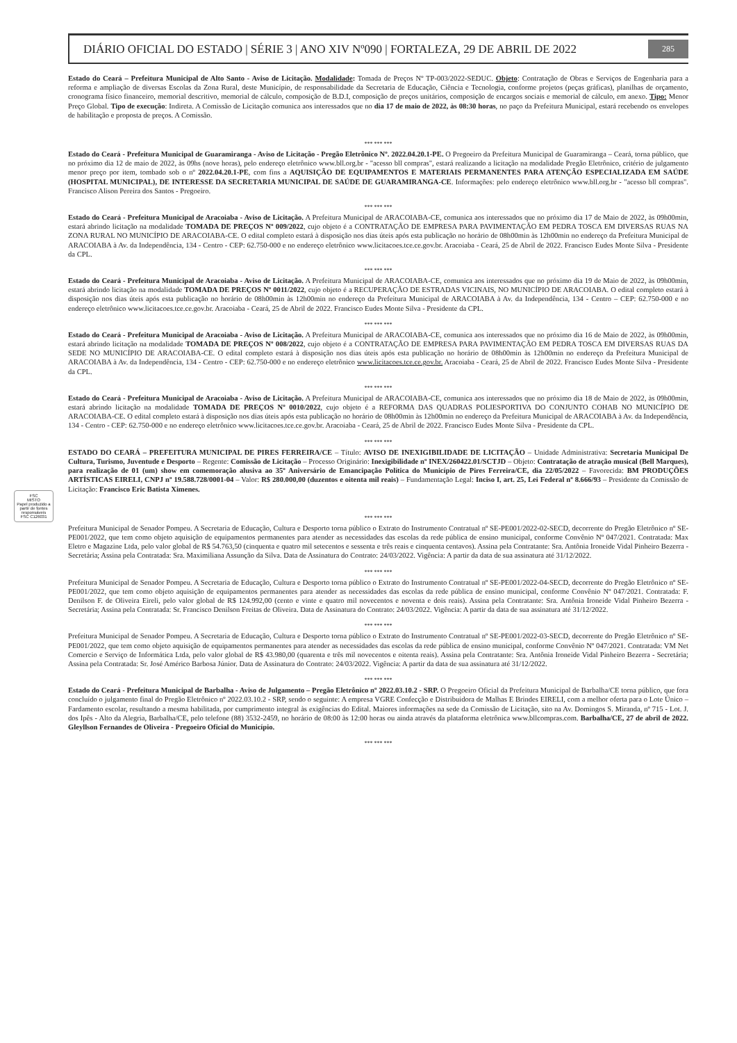FSC
MISTO
Papel produzido a partir de fontes responsáveis
FSC C126031
DIÁRIO OFICIAL DO ESTADO | SÉRIE 3 | ANO XIV Nº090 | FORTALEZA, 29 DE ABRIL DE 2022 285
Estado do Ceará – Prefeitura Municipal de Alto Santo - Aviso de Licitação. Modalidade: Tomada de Preços Nº TP-003/2022-SEDUC. Objeto: Contratação de Obras e Serviços de Engenharia para a reforma e ampliação de diversas Escolas da Zona Rural, deste Município, de responsabilidade da Secretaria de Educação, Ciência e Tecnologia, conforme projetos (peças gráficas), planilhas de orçamento, cronograma físico financeiro, memorial descritivo, memorial de cálculo, composição de B.D.I, composição de preços unitários, composição de encargos sociais e memorial de cálculo, em anexo. Tipo: Menor Preço Global. Tipo de execução: Indireta. A Comissão de Licitação comunica aos interessados que no dia 17 de maio de 2022, às 08:30 horas, no paço da Prefeitura Municipal, estará recebendo os envelopes de habilitação e proposta de preços. A Comissão.
*** *** ***
Estado do Ceará - Prefeitura Municipal de Guaramiranga - Aviso de Licitação - Pregão Eletrônico Nº. 2022.04.20.1-PE. O Pregoeiro da Prefeitura Municipal de Guaramiranga – Ceará, torna público, que no próximo dia 12 de maio de 2022, às 09hs (nove horas), pelo endereço eletrônico www.bll.org.br - "acesso bll compras", estará realizando a licitação na modalidade Pregão Eletrônico, critério de julgamento menor preço por item, tombado sob o nº 2022.04.20.1-PE, com fins a AQUISIÇÃO DE EQUIPAMENTOS E MATERIAIS PERMANENTES PARA ATENÇÃO ESPECIALIZADA EM SAÚDE (HOSPITAL MUNICIPAL), DE INTERESSE DA SECRETARIA MUNICIPAL DE SAÚDE DE GUARAMIRANGA-CE. Informações: pelo endereço eletrônico www.bll.org.br - "acesso bll compras". Francisco Alison Pereira dos Santos - Pregoeiro.
*** *** ***
Estado do Ceará - Prefeitura Municipal de Aracoiaba - Aviso de Licitação. A Prefeitura Municipal de ARACOIABA-CE, comunica aos interessados que no próximo dia 17 de Maio de 2022, às 09h00min, estará abrindo licitação na modalidade TOMADA DE PREÇOS Nº 009/2022, cujo objeto é a CONTRATAÇÃO DE EMPRESA PARA PAVIMENTAÇÃO EM PEDRA TOSCA EM DIVERSAS RUAS NA ZONA RURAL NO MUNICÍPIO DE ARACOIABA-CE. O edital completo estará à disposição nos dias úteis após esta publicação no horário de 08h00min às 12h00min no endereço da Prefeitura Municipal de ARACOIABA à Av. da Independência, 134 - Centro - CEP: 62.750-000 e no endereço eletrônico www.licitacoes.tce.ce.gov.br. Aracoiaba - Ceará, 25 de Abril de 2022. Francisco Eudes Monte Silva - Presidente da CPL.
*** *** ***
Estado do Ceará - Prefeitura Municipal de Aracoiaba - Aviso de Licitação. A Prefeitura Municipal de ARACOIABA-CE, comunica aos interessados que no próximo dia 19 de Maio de 2022, às 09h00min, estará abrindo licitação na modalidade TOMADA DE PREÇOS Nº 0011/2022, cujo objeto é a RECUPERAÇÃO DE ESTRADAS VICINAIS, NO MUNICÍPIO DE ARACOIABA. O edital completo estará à disposição nos dias úteis após esta publicação no horário de 08h00min às 12h00min no endereço da Prefeitura Municipal de ARACOIABA à Av. da Independência, 134 - Centro – CEP: 62.750-000 e no endereço eletrônico www.licitacoes.tce.ce.gov.br. Aracoiaba - Ceará, 25 de Abril de 2022. Francisco Eudes Monte Silva - Presidente da CPL.
*** *** ***
Estado do Ceará - Prefeitura Municipal de Aracoiaba - Aviso de Licitação. A Prefeitura Municipal de ARACOIABA-CE, comunica aos interessados que no próximo dia 16 de Maio de 2022, às 09h00min, estará abrindo licitação na modalidade TOMADA DE PREÇOS Nº 008/2022, cujo objeto é a CONTRATAÇÃO DE EMPRESA PARA PAVIMENTAÇÃO EM PEDRA TOSCA EM DIVERSAS RUAS DA SEDE NO MUNICÍPIO DE ARACOIABA-CE. O edital completo estará à disposição nos dias úteis após esta publicação no horário de 08h00min às 12h00min no endereço da Prefeitura Municipal de ARACOIABA à Av. da Independência, 134 - Centro - CEP: 62.750-000 e no endereço eletrônico www.licitacoes.tce.ce.gov.br. Aracoiaba - Ceará, 25 de Abril de 2022. Francisco Eudes Monte Silva - Presidente da CPL.
*** *** ***
Estado do Ceará - Prefeitura Municipal de Aracoiaba - Aviso de Licitação. A Prefeitura Municipal de ARACOIABA-CE, comunica aos interessados que no próximo dia 18 de Maio de 2022, às 09h00min, estará abrindo licitação na modalidade TOMADA DE PREÇOS Nº 0010/2022, cujo objeto é a REFORMA DAS QUADRAS POLIESPORTIVA DO CONJUNTO COHAB NO MUNICÍPIO DE ARACOIABA-CE. O edital completo estará à disposição nos dias úteis após esta publicação no horário de 08h00min às 12h00min no endereço da Prefeitura Municipal de ARACOIABA à Av. da Independência, 134 - Centro - CEP: 62.750-000 e no endereço eletrônico www.licitacoes.tce.ce.gov.br. Aracoiaba - Ceará, 25 de Abril de 2022. Francisco Eudes Monte Silva - Presidente da CPL.
*** *** ***
ESTADO DO CEARÁ – PREFEITURA MUNICIPAL DE PIRES FERREIRA/CE – Título: AVISO DE INEXIGIBILIDADE DE LICITAÇÃO – Unidade Administrativa: Secretaria Municipal De Cultura, Turismo, Juventude e Desporto – Regente: Comissão de Licitação – Processo Originário: Inexigibilidade nº INEX/260422.01/SCTJD – Objeto: Contratação de atração musical (Bell Marques), para realização de 01 (um) show em comemoração alusiva ao 35º Aniversário de Emancipação Política do Município de Pires Ferreira/CE, dia 22/05/2022 – Favorecida: BM PRODUÇÕES ARTÍSTICAS EIRELI, CNPJ nº 19.588.728/0001-04 – Valor: R$ 280.000,00 (duzentos e oitenta mil reais) – Fundamentação Legal: Inciso I, art. 25, Lei Federal nº 8.666/93 – Presidente da Comissão de Licitação: Francisco Eric Batista Ximenes.
*** *** ***
Prefeitura Municipal de Senador Pompeu. A Secretaria de Educação, Cultura e Desporto torna público o Extrato do Instrumento Contratual nº SE-PE001/2022-02-SECD, decorrente do Pregão Eletrônico nº SE-PE001/2022, que tem como objeto aquisição de equipamentos permanentes para atender as necessidades das escolas da rede pública de ensino municipal, conforme Convênio Nº 047/2021. Contratada: Max Eletro e Magazine Ltda, pelo valor global de R$ 54.763,50 (cinquenta e quatro mil setecentos e sessenta e três reais e cinquenta centavos). Assina pela Contratante: Sra. Antônia Ironeide Vidal Pinheiro Bezerra - Secretária; Assina pela Contratada: Sra. Maximiliana Assunção da Silva. Data de Assinatura do Contrato: 24/03/2022. Vigência: A partir da data de sua assinatura até 31/12/2022.
*** *** ***
Prefeitura Municipal de Senador Pompeu. A Secretaria de Educação, Cultura e Desporto torna público o Extrato do Instrumento Contratual nº SE-PE001/2022-04-SECD, decorrente do Pregão Eletrônico nº SE-PE001/2022, que tem como objeto aquisição de equipamentos permanentes para atender as necessidades das escolas da rede pública de ensino municipal, conforme Convênio Nº 047/2021. Contratada: F. Denilson F. de Oliveira Eireli, pelo valor global de R$ 124.992,00 (cento e vinte e quatro mil novecentos e noventa e dois reais). Assina pela Contratante: Sra. Antônia Ironeide Vidal Pinheiro Bezerra - Secretária; Assina pela Contratada: Sr. Francisco Denilson Freitas de Oliveira. Data de Assinatura do Contrato: 24/03/2022. Vigência: A partir da data de sua assinatura até 31/12/2022.
*** *** ***
Prefeitura Municipal de Senador Pompeu. A Secretaria de Educação, Cultura e Desporto torna público o Extrato do Instrumento Contratual nº SE-PE001/2022-03-SECD, decorrente do Pregão Eletrônico nº SE-PE001/2022, que tem como objeto aquisição de equipamentos permanentes para atender as necessidades das escolas da rede pública de ensino municipal, conforme Convênio Nº 047/2021. Contratada: VM Net Comercio e Serviço de Informática Ltda, pelo valor global de R$ 43.980,00 (quarenta e três mil novecentos e oitenta reais). Assina pela Contratante: Sra. Antônia Ironeide Vidal Pinheiro Bezerra - Secretária; Assina pela Contratada: Sr. José Américo Barbosa Júnior. Data de Assinatura do Contrato: 24/03/2022. Vigência: A partir da data de sua assinatura até 31/12/2022.
*** *** ***
Estado do Ceará - Prefeitura Municipal de Barbalha - Aviso de Julgamento – Pregão Eletrônico nº 2022.03.10.2 - SRP. O Pregoeiro Oficial da Prefeitura Municipal de Barbalha/CE torna público, que fora concluído o julgamento final do Pregão Eletrônico nº 2022.03.10.2 - SRP, sendo o seguinte: A empresa VGRE Confecção e Distribuidora de Malhas E Brindes EIRELI, com a melhor oferta para o Lote Único – Fardamento escolar, resultando a mesma habilitada, por cumprimento integral às exigências do Edital. Maiores informações na sede da Comissão de Licitação, sito na Av. Domingos S. Miranda, nº 715 - Lot. J. dos Ipês - Alto da Alegria, Barbalha/CE, pelo telefone (88) 3532-2459, no horário de 08:00 às 12:00 horas ou ainda através da plataforma eletrônica www.bllcompras.com. Barbalha/CE, 27 de abril de 2022. Gleyllson Fernandes de Oliveira - Pregoeiro Oficial do Município.
*** *** ***